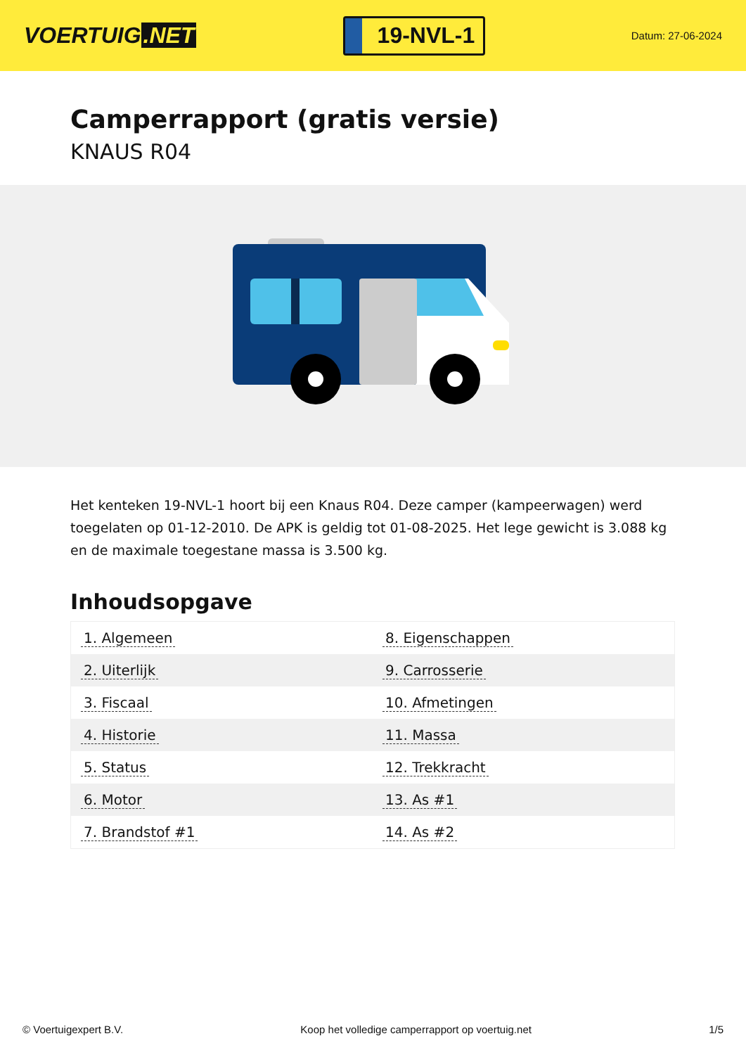VOERTUIG.NET
19-NVL-1
Datum: 27-06-2024
Camperrapport (gratis versie)
KNAUS R04
Het kenteken 19-NVL-1 hoort bij een Knaus R04. Deze camper (kampeerwagen) werd toegelaten op 01-12-2010. De APK is geldig tot 01-08-2025. Het lege gewicht is 3.088 kg en de maximale toegestane massa is 3.500 kg.
Inhoudsopgave
| 1. Algemeen | 8. Eigenschappen |
| 2. Uiterlijk | 9. Carrosserie |
| 3. Fiscaal | 10. Afmetingen |
| 4. Historie | 11. Massa |
| 5. Status | 12. Trekkracht |
| 6. Motor | 13. As #1 |
| 7. Brandstof #1 | 14. As #2 |
© Voertuigexpert B.V. Koop het volledige camperrapport op voertuig.net 1/5